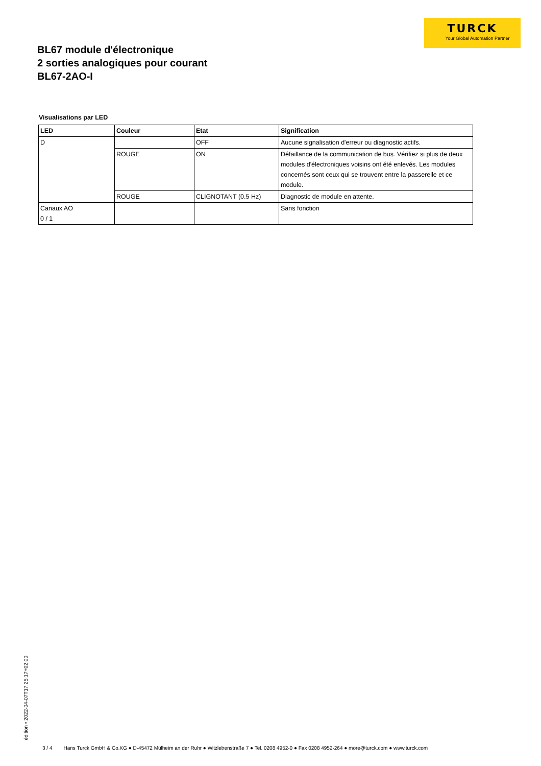BL67 module d'électronique
2 sorties analogiques pour courant
BL67-2AO-I
TURCK
Your Global Automation Partner
Visualisations par LED
| LED | Couleur | Etat | Signification |
| --- | --- | --- | --- |
| D | | OFF | Aucune signalisation d'erreur ou diagnostic actifs. |
| | ROUGE | ON | Défaillance de la communication de bus. Vérifiez si plus de deux modules d'électroniques voisins ont été enlevés. Les modules concernés sont ceux qui se trouvent entre la passerelle et ce module. |
| | ROUGE | CLIGNOTANT (0.5 Hz) | Diagnostic de module en attente. |
| Canaux AO 0 / 1 | | | Sans fonction |
édition • 2022-04-07T17:25:17+02:00
3 / 4 Hans Turck GmbH & Co.KG ● D-45472 Mülheim an der Ruhr ● Witzlebenstraße 7 ● Tel. 0208 4952-0 ● Fax 0208 4952-264 ● more@turck.com ● www.turck.com